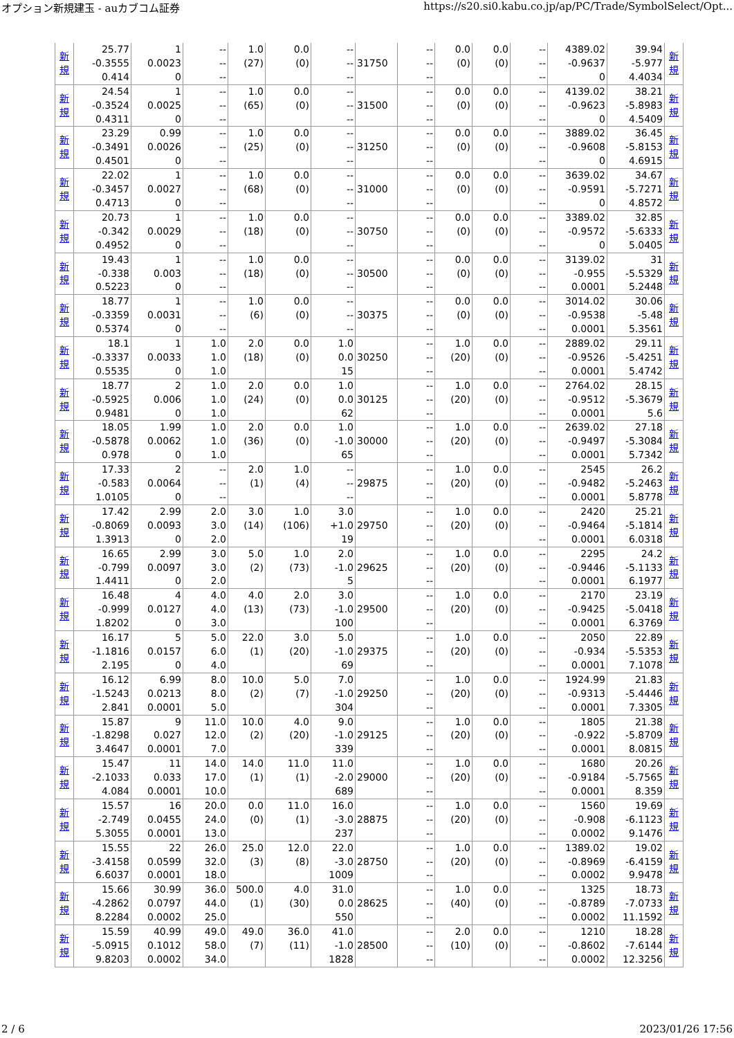オプション新規建玉 - auカブコム証券 https://s20.si0.kabu.co.jp/ap/PC/Trade/SymbolSelect/Opt...
| 新 規 | 25.77 -0.3555 0.414 | 1 0.0023 0 | -- -- -- | 1.0 (27) | 0.0 (0) | -- -- -- | 31750 | -- -- -- | 0.0 (0) | 0.0 (0) | -- -- -- | 4389.02 -0.9637 0 | 39.94 -5.977 4.4034 | 新 規 |
| 新 規 | 24.54 -0.3524 0.4311 | 1 0.0025 0 | -- -- -- | 1.0 (65) | 0.0 (0) | -- -- -- | 31500 | -- -- -- | 0.0 (0) | 0.0 (0) | -- -- -- | 4139.02 -0.9623 0 | 38.21 -5.8983 4.5409 | 新 規 |
| 新 規 | 23.29 -0.3491 0.4501 | 0.99 0.0026 0 | -- -- -- | 1.0 (25) | 0.0 (0) | -- -- -- | 31250 | -- -- -- | 0.0 (0) | 0.0 (0) | -- -- -- | 3889.02 -0.9608 0 | 36.45 -5.8153 4.6915 | 新 規 |
| 新 規 | 22.02 -0.3457 0.4713 | 1 0.0027 0 | -- -- -- | 1.0 (68) | 0.0 (0) | -- -- -- | 31000 | -- -- -- | 0.0 (0) | 0.0 (0) | -- -- -- | 3639.02 -0.9591 0 | 34.67 -5.7271 4.8572 | 新 規 |
| 新 規 | 20.73 -0.342 0.4952 | 1 0.0029 0 | -- -- -- | 1.0 (18) | 0.0 (0) | -- -- -- | 30750 | -- -- -- | 0.0 (0) | 0.0 (0) | -- -- -- | 3389.02 -0.9572 0 | 32.85 -5.6333 5.0405 | 新 規 |
| 新 規 | 19.43 -0.338 0.5223 | 1 0.003 0 | -- -- -- | 1.0 (18) | 0.0 (0) | -- -- -- | 30500 | -- -- -- | 0.0 (0) | 0.0 (0) | -- -- -- | 3139.02 -0.955 0.0001 | 31 -5.5329 5.2448 | 新 規 |
| 新 規 | 18.77 -0.3359 0.5374 | 1 0.0031 0 | -- -- -- | 1.0 (6) | 0.0 (0) | -- -- -- | 30375 | -- -- -- | 0.0 (0) | 0.0 (0) | -- -- -- | 3014.02 -0.9538 0.0001 | 30.06 -5.48 5.3561 | 新 規 |
| 新 規 | 18.1 -0.3337 0.5535 | 1 0.0033 0 | 1.0 1.0 1.0 | 2.0 (18) | 0.0 (0) | 1.0 0.0 15 | 30250 | -- -- -- | 1.0 (20) | 0.0 (0) | -- -- -- | 2889.02 -0.9526 0.0001 | 29.11 -5.4251 5.4742 | 新 規 |
| 新 規 | 18.77 -0.5925 0.9481 | 2 0.006 0 | 1.0 1.0 1.0 | 2.0 (24) | 0.0 (0) | 1.0 0.0 62 | 30125 | -- -- -- | 1.0 (20) | 0.0 (0) | -- -- -- | 2764.02 -0.9512 0.0001 | 28.15 -5.3679 5.6 | 新 規 |
| 新 規 | 18.05 -0.5878 0.978 | 1.99 0.0062 0 | 1.0 1.0 1.0 | 2.0 (36) | 0.0 (0) | 1.0 -1.0 65 | 30000 | -- -- -- | 1.0 (20) | 0.0 (0) | -- -- -- | 2639.02 -0.9497 0.0001 | 27.18 -5.3084 5.7342 | 新 規 |
| 新 規 | 17.33 -0.583 1.0105 | 2 0.0064 0 | -- -- -- | 2.0 (1) | 1.0 (4) | -- -- -- | 29875 | -- -- -- | 1.0 (20) | 0.0 (0) | -- -- -- | 2545 -0.9482 0.0001 | 26.2 -5.2463 5.8778 | 新 規 |
| 新 規 | 17.42 -0.8069 1.3913 | 2.99 0.0093 0 | 2.0 3.0 2.0 | 3.0 (14) | 1.0 (106) | 3.0 +1.0 19 | 29750 | -- -- -- | 1.0 (20) | 0.0 (0) | -- -- -- | 2420 -0.9464 0.0001 | 25.21 -5.1814 6.0318 | 新 規 |
| 新 規 | 16.65 -0.799 1.4411 | 2.99 0.0097 0 | 3.0 3.0 2.0 | 5.0 (2) | 1.0 (73) | 2.0 -1.0 5 | 29625 | -- -- -- | 1.0 (20) | 0.0 (0) | -- -- -- | 2295 -0.9446 0.0001 | 24.2 -5.1133 6.1977 | 新 規 |
| 新 規 | 16.48 -0.999 1.8202 | 4 0.0127 0 | 4.0 4.0 3.0 | 4.0 (13) | 2.0 (73) | 3.0 -1.0 100 | 29500 | -- -- -- | 1.0 (20) | 0.0 (0) | -- -- -- | 2170 -0.9425 0.0001 | 23.19 -5.0418 6.3769 | 新 規 |
| 新 規 | 16.17 -1.1816 2.195 | 5 0.0157 0 | 5.0 6.0 4.0 | 22.0 (1) | 3.0 (20) | 5.0 -1.0 69 | 29375 | -- -- -- | 1.0 (20) | 0.0 (0) | -- -- -- | 2050 -0.934 0.0001 | 22.89 -5.5353 7.1078 | 新 規 |
| 新 規 | 16.12 -1.5243 2.841 | 6.99 0.0213 0.0001 | 8.0 8.0 5.0 | 10.0 (2) | 5.0 (7) | 7.0 -1.0 304 | 29250 | -- -- -- | 1.0 (20) | 0.0 (0) | -- -- -- | 1924.99 -0.9313 0.0001 | 21.83 -5.4446 7.3305 | 新 規 |
| 新 規 | 15.87 -1.8298 3.4647 | 9 0.027 0.0001 | 11.0 12.0 7.0 | 10.0 (2) | 4.0 (20) | 9.0 -1.0 339 | 29125 | -- -- -- | 1.0 (20) | 0.0 (0) | -- -- -- | 1805 -0.922 0.0001 | 21.38 -5.8709 8.0815 | 新 規 |
| 新 規 | 15.47 -2.1033 4.084 | 11 0.033 0.0001 | 14.0 17.0 10.0 | 14.0 (1) | 11.0 (1) | 11.0 -2.0 689 | 29000 | -- -- -- | 1.0 (20) | 0.0 (0) | -- -- -- | 1680 -0.9184 0.0001 | 20.26 -5.7565 8.359 | 新 規 |
| 新 規 | 15.57 -2.749 5.3055 | 16 0.0455 0.0001 | 20.0 24.0 13.0 | 0.0 (0) | 11.0 (1) | 16.0 -3.0 237 | 28875 | -- -- -- | 1.0 (20) | 0.0 (0) | -- -- -- | 1560 -0.908 0.0002 | 19.69 -6.1123 9.1476 | 新 規 |
| 新 規 | 15.55 -3.4158 6.6037 | 22 0.0599 0.0001 | 26.0 32.0 18.0 | 25.0 (3) | 12.0 (8) | 22.0 -3.0 1009 | 28750 | -- -- -- | 1.0 (20) | 0.0 (0) | -- -- -- | 1389.02 -0.8969 0.0002 | 19.02 -6.4159 9.9478 | 新 規 |
| 新 規 | 15.66 -4.2862 8.2284 | 30.99 0.0797 0.0002 | 36.0 44.0 25.0 | 500.0 (1) | 4.0 (30) | 31.0 0.0 550 | 28625 | -- -- -- | 1.0 (40) | 0.0 (0) | -- -- -- | 1325 -0.8789 0.0002 | 18.73 -7.0733 11.1592 | 新 規 |
| 新 規 | 15.59 -5.0915 9.8203 | 40.99 0.1012 0.0002 | 49.0 58.0 34.0 | 49.0 (7) | 36.0 (11) | 41.0 -1.0 1828 | 28500 | -- -- -- | 2.0 (10) | 0.0 (0) | -- -- -- | 1210 -0.8602 0.0002 | 18.28 -7.6144 12.3256 | 新 規 |
2 / 6 2023/01/26 17:56